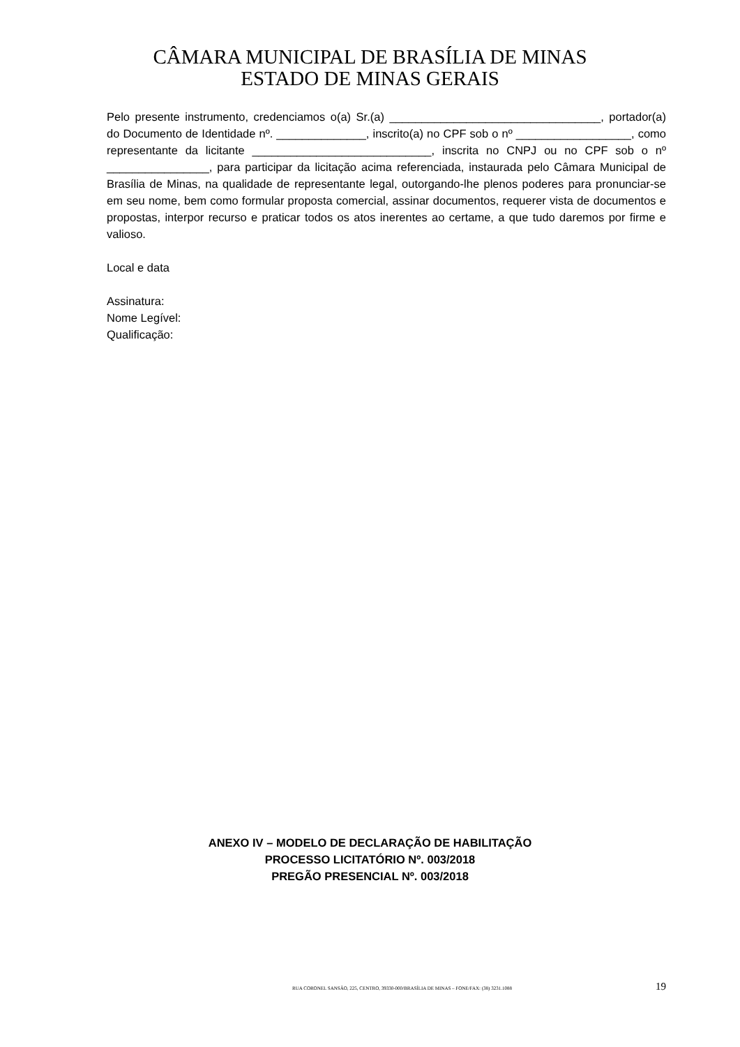CÂMARA MUNICIPAL DE BRASÍLIA DE MINAS
ESTADO DE MINAS GERAIS
Pelo presente instrumento, credenciamos o(a) Sr.(a) _________________________________, portador(a) do Documento de Identidade nº. ______________, inscrito(a) no CPF sob o nº __________________, como representante da licitante ____________________________, inscrita no CNPJ ou no CPF sob o nº ________________, para participar da licitação acima referenciada, instaurada pelo Câmara Municipal de Brasília de Minas, na qualidade de representante legal, outorgando-lhe plenos poderes para pronunciar-se em seu nome, bem como formular proposta comercial, assinar documentos, requerer vista de documentos e propostas, interpor recurso e praticar todos os atos inerentes ao certame, a que tudo daremos por firme e valioso.
Local e data
Assinatura:
Nome Legível:
Qualificação:
ANEXO IV – MODELO DE DECLARAÇÃO DE HABILITAÇÃO
PROCESSO LICITATÓRIO Nº. 003/2018
PREGÃO PRESENCIAL Nº. 003/2018
RUA CORONEL SANSÃO, 225, CENTRO, 39330-000/BRASÍLIA DE MINAS – FONE/FAX: (38) 3231.1088 19